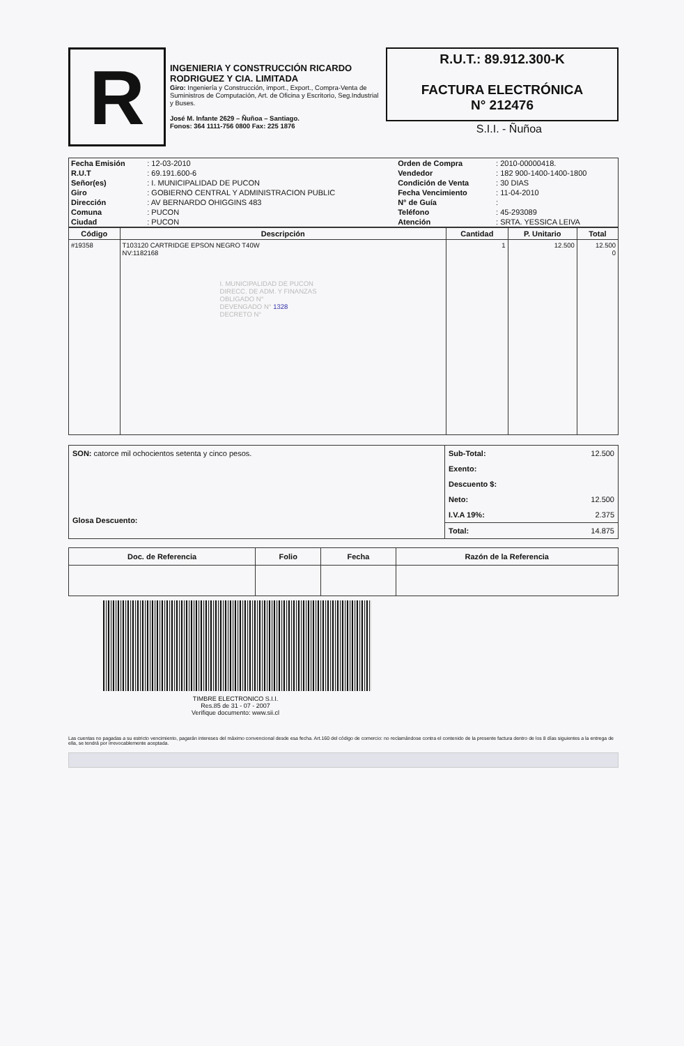R
INGENIERIA Y CONSTRUCCIÓN RICARDO RODRIGUEZ Y CIA. LIMITADA
Giro: Ingeniería y Construcción, import., Export., Compra-Venta de Suministros de Computación, Art. de Oficina y Escritorio, Seg.Industrial y Buses.
José M. Infante 2629 – Ñuñoa – Santiago.
Fonos: 364 1111-756 0800 Fax: 225 1876
R.U.T.: 89.912.300-K
FACTURA ELECTRÓNICA
N° 212476
S.I.I. - Ñuñoa
| Fecha Emisión | : 12-03-2010 | Orden de Compra | : 2010-00000418. |
| R.U.T | : 69.191.600-6 | Vendedor | : 182 900-1400-1400-1800 |
| Señor(es) | : I. MUNICIPALIDAD DE PUCON | Condición de Venta | : 30 DIAS |
| Giro | : GOBIERNO CENTRAL Y ADMINISTRACION PUBLIC | Fecha Vencimiento | : 11-04-2010 |
| Dirección | : AV BERNARDO OHIGGINS 483 | N° de Guía | : |
| Comuna | : PUCON | Teléfono | : 45-293089 |
| Ciudad | : PUCON | Atención | : SRTA. YESSICA LEIVA |
| Código | Descripción | Cantidad | P. Unitario | Total |
| --- | --- | --- | --- | --- |
| #19358 | T103120 CARTRIDGE EPSON NEGRO T40W NV:1182168 I. MUNICIPALIDAD DE PUCON DIRECC. DE ADM. Y FINANZAS OBLIGADO N° DEVENGADO N° 1328 DECRETO N° | 1 | 12.500 | 12.500 0 |
| SON: catorce mil ochocientos setenta y cinco pesos. Glosa Descuento: | Sub-Total: | 12.500 |
| | Exento: | |
| | Descuento $: | |
| | Neto: | 12.500 |
| | I.V.A 19%: | 2.375 |
| | Total: | 14.875 |
| Doc. de Referencia | Folio | Fecha | Razón de la Referencia |
| --- | --- | --- | --- |
TIMBRE ELECTRONICO S.I.I.
Res.85 de 31 - 07 - 2007
Verifique documento: www.sii.cl
Las cuentas no pagadas a su estricto vencimiento, pagarán intereses del máximo convencional desde esa fecha. Art.160 del código de comercio: no reclamándose contra el contenido de la presente factura dentro de los 8 días siguientes a la entrega de ella, se tendrá por irrevocablemente aceptada.